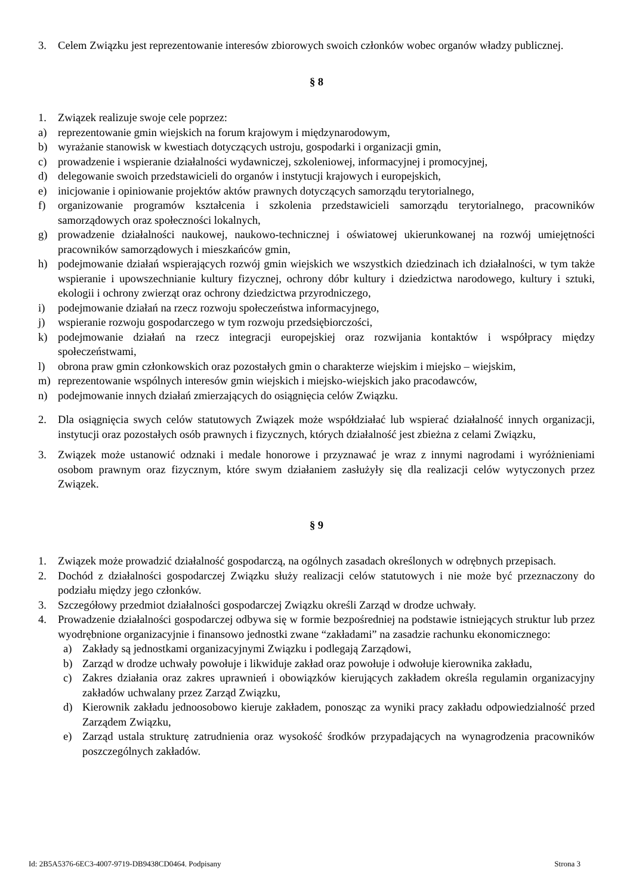3. Celem Związku jest reprezentowanie interesów zbiorowych swoich członków wobec organów władzy publicznej.
§ 8
1. Związek realizuje swoje cele poprzez:
a) reprezentowanie gmin wiejskich na forum krajowym i międzynarodowym,
b) wyrażanie stanowisk w kwestiach dotyczących ustroju, gospodarki i organizacji gmin,
c) prowadzenie i wspieranie działalności wydawniczej, szkoleniowej, informacyjnej i promocyjnej,
d) delegowanie swoich przedstawicieli do organów i instytucji krajowych i europejskich,
e) inicjowanie i opiniowanie projektów aktów prawnych dotyczących samorządu terytorialnego,
f) organizowanie programów kształcenia i szkolenia przedstawicieli samorządu terytorialnego, pracowników samorządowych oraz społeczności lokalnych,
g) prowadzenie działalności naukowej, naukowo-technicznej i oświatowej ukierunkowanej na rozwój umiejętności pracowników samorządowych i mieszkańców gmin,
h) podejmowanie działań wspierających rozwój gmin wiejskich we wszystkich dziedzinach ich działalności, w tym także wspieranie i upowszechnianie kultury fizycznej, ochrony dóbr kultury i dziedzictwa narodowego, kultury i sztuki, ekologii i ochrony zwierząt oraz ochrony dziedzictwa przyrodniczego,
i) podejmowanie działań na rzecz rozwoju społeczeństwa informacyjnego,
j) wspieranie rozwoju gospodarczego w tym rozwoju przedsiębiorczości,
k) podejmowanie działań na rzecz integracji europejskiej oraz rozwijania kontaktów i współpracy między społeczeństwami,
l) obrona praw gmin członkowskich oraz pozostałych gmin o charakterze wiejskim i miejsko – wiejskim,
m) reprezentowanie wspólnych interesów gmin wiejskich i miejsko-wiejskich jako pracodawców,
n) podejmowanie innych działań zmierzających do osiągnięcia celów Związku.
2. Dla osiągnięcia swych celów statutowych Związek może współdziałać lub wspierać działalność innych organizacji, instytucji oraz pozostałych osób prawnych i fizycznych, których działalność jest zbieżna z celami Związku,
3. Związek może ustanowić odznaki i medale honorowe i przyznawać je wraz z innymi nagrodami i wyróżnieniami osobom prawnym oraz fizycznym, które swym działaniem zasłużyły się dla realizacji celów wytyczonych przez Związek.
§ 9
1. Związek może prowadzić działalność gospodarczą, na ogólnych zasadach określonych w odrębnych przepisach.
2. Dochód z działalności gospodarczej Związku służy realizacji celów statutowych i nie może być przeznaczony do podziału między jego członków.
3. Szczegółowy przedmiot działalności gospodarczej Związku określi Zarząd w drodze uchwały.
4. Prowadzenie działalności gospodarczej odbywa się w formie bezpośredniej na podstawie istniejących struktur lub przez wyodrębnione organizacyjnie i finansowo jednostki zwane “zakładami” na zasadzie rachunku ekonomicznego:
a) Zakłady są jednostkami organizacyjnymi Związku i podlegają Zarządowi,
b) Zarząd w drodze uchwały powołuje i likwiduje zakład oraz powołuje i odwołuje kierownika zakładu,
c) Zakres działania oraz zakres uprawnień i obowiązków kierujących zakładem określa regulamin organizacyjny zakładów uchwalany przez Zarząd Związku,
d) Kierownik zakładu jednoosobowo kieruje zakładem, ponosząc za wyniki pracy zakładu odpowiedzialność przed Zarządem Związku,
e) Zarząd ustala strukturę zatrudnienia oraz wysokość środków przypadających na wynagrodzenia pracowników poszczególnych zakładów.
Id: 2B5A5376-6EC3-4007-9719-DB9438CD0464. Podpisany Strona 3